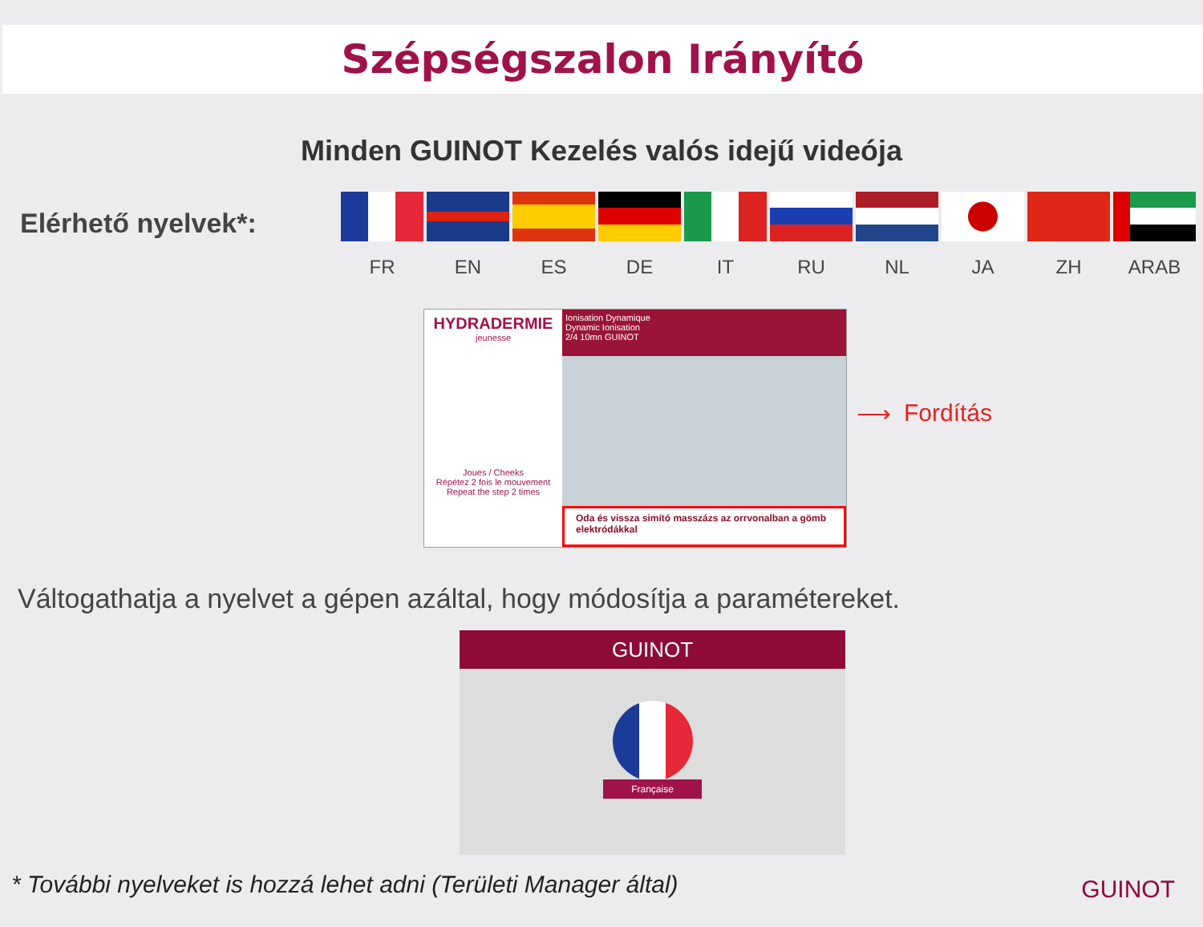Szépségszalon Irányító
Minden GUINOT Kezelés valós idejű videója
Elérhető nyelvek*:
FR EN ES DE IT RU NL JA ZH ARAB
HYDRADERMIE
jeunesse
Joues / Cheeks
Répétez 2 fois le mouvement
Repeat the step 2 times
Ionisation Dynamique
Dynamic Ionisation
2/4 10mn GUINOT
Oda és vissza simító masszázs az orrvonalban a gömb elektródákkal
⟶ Fordítás
Váltogathatja a nyelvet a gépen azáltal, hogy módosítja a paramétereket.
GUINOT
Française
* További nyelveket is hozzá lehet adni (Területi Manager által)
GUINOT